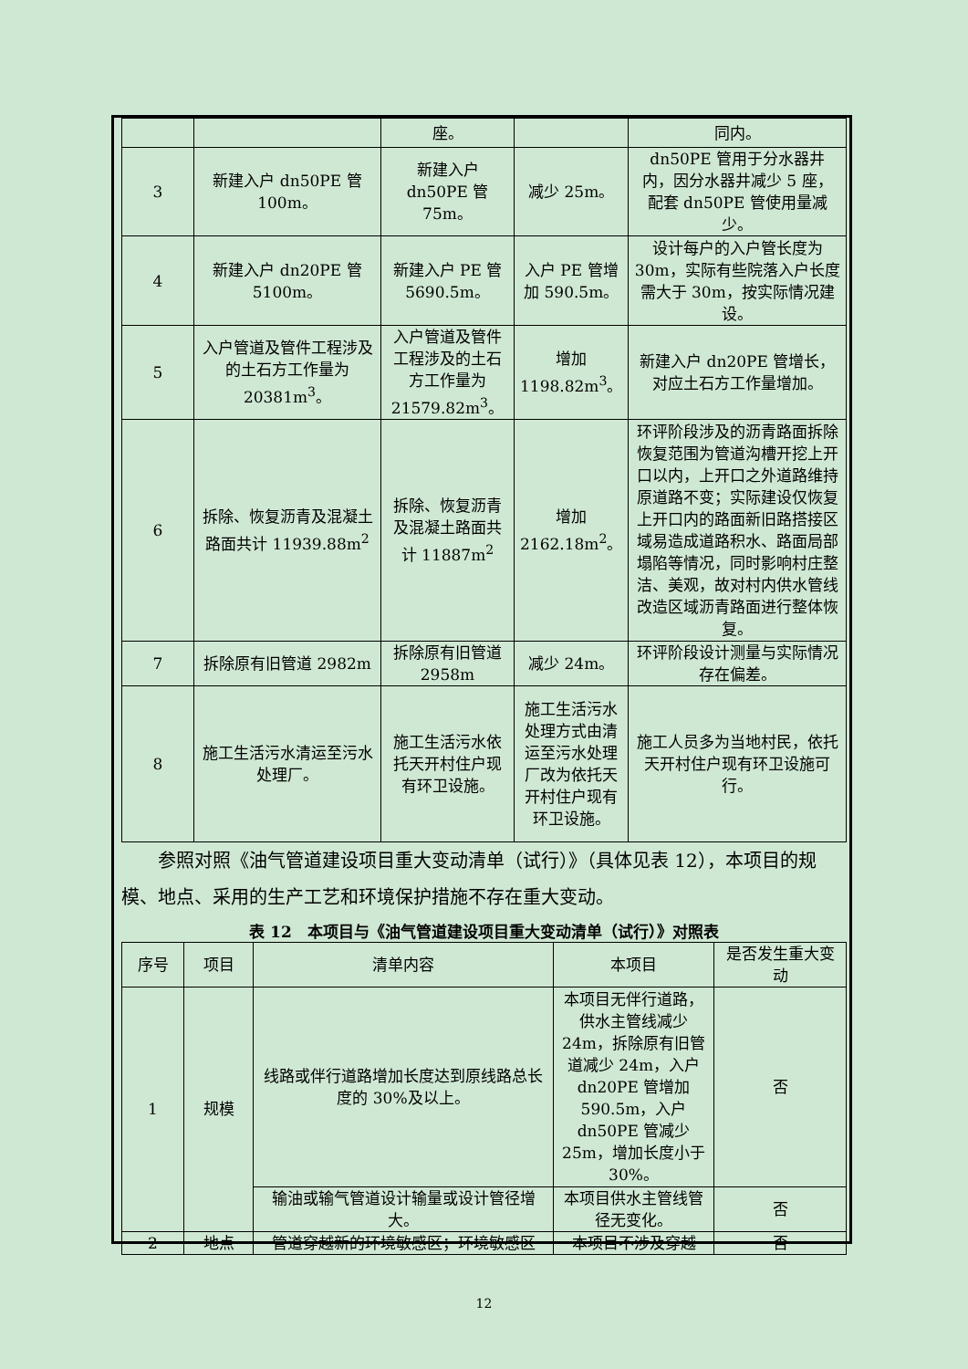| | | 座。 | | 同内。 |
| 3 | 新建入户 dn50PE 管 100m。 | 新建入户 dn50PE 管 75m。 | 减少 25m。 | dn50PE 管用于分水器井内，因分水器井减少 5 座，配套 dn50PE 管使用量减少。 |
| 4 | 新建入户 dn20PE 管 5100m。 | 新建入户 PE 管 5690.5m。 | 入户 PE 管增加 590.5m。 | 设计每户的入户管长度为 30m，实际有些院落入户长度需大于 30m，按实际情况建设。 |
| 5 | 入户管道及管件工程涉及的土石方工作量为 20381m<sup>3</sup>。 | 入户管道及管件工程涉及的土石方工作量为 21579.82m<sup>3</sup>。 | 增加 1198.82m<sup>3</sup>。 | 新建入户 dn20PE 管增长，对应土石方工作量增加。 |
| 6 | 拆除、恢复沥青及混凝土路面共计 11939.88m<sup>2</sup> | 拆除、恢复沥青及混凝土路面共计 11887m<sup>2</sup> | 增加 2162.18m<sup>2</sup>。 | 环评阶段涉及的沥青路面拆除恢复范围为管道沟槽开挖上开口以内，上开口之外道路维持原道路不变；实际建设仅恢复上开口内的路面新旧路搭接区域易造成道路积水、路面局部塌陷等情况，同时影响村庄整洁、美观，故对村内供水管线改造区域沥青路面进行整体恢复。 |
| 7 | 拆除原有旧管道 2982m | 拆除原有旧管道 2958m | 减少 24m。 | 环评阶段设计测量与实际情况存在偏差。 |
| 8 | 施工生活污水清运至污水处理厂。 | 施工生活污水依托天开村住户现有环卫设施。 | 施工生活污水处理方式由清运至污水处理厂改为依托天开村住户现有环卫设施。 | 施工人员多为当地村民，依托天开村住户现有环卫设施可行。 |
参照对照《油气管道建设项目重大变动清单（试行）》（具体见表 12），本项目的规模、地点、采用的生产工艺和环境保护措施不存在重大变动。
表 12　本项目与《油气管道建设项目重大变动清单（试行）》对照表
| 序号 | 项目 | 清单内容 | 本项目 | 是否发生重大变动 |
| --- | --- | --- | --- | --- |
| 1 | 规模 | 线路或伴行道路增加长度达到原线路总长度的 30%及以上。 | 本项目无伴行道路，供水主管线减少 24m，拆除原有旧管道减少 24m，入户 dn20PE 管增加 590.5m，入户 dn50PE 管减少 25m，增加长度小于 30%。 | 否 |
| | | 输油或输气管道设计输量或设计管径增大。 | 本项目供水主管线管径无变化。 | 否 |
| 2 | 地点 | 管道穿越新的环境敏感区；环境敏感区 | 本项目不涉及穿越 | 否 |
12